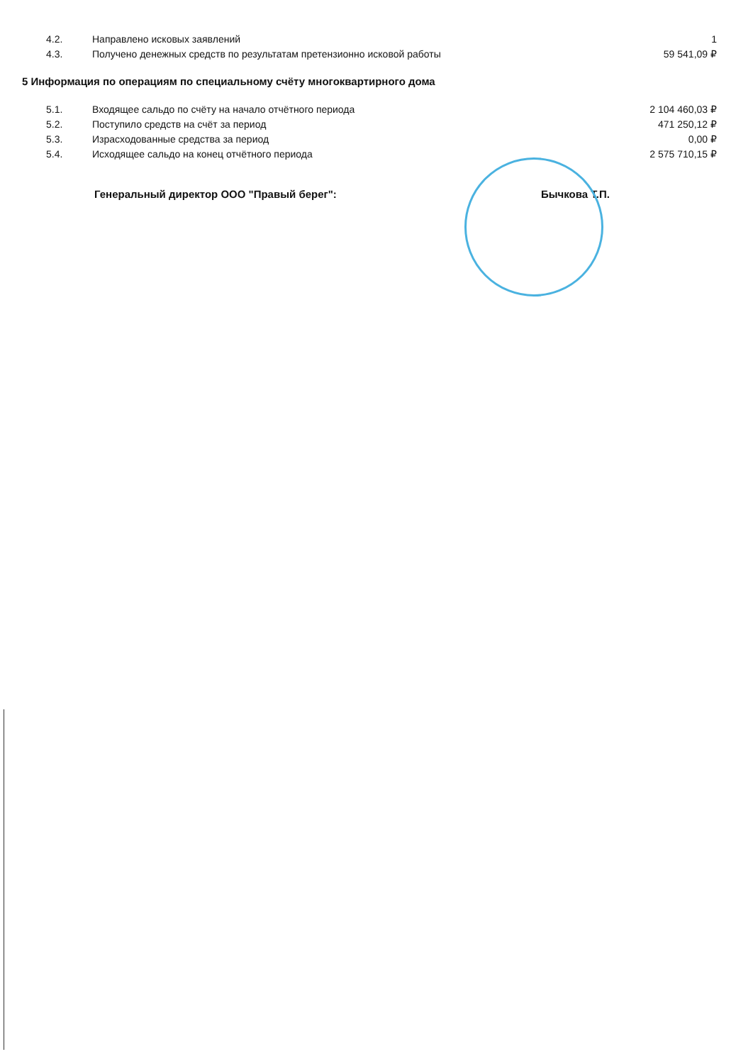| 4.2. | Направлено исковых заявлений | 1 |
| 4.3. | Получено денежных средств по результатам претензионно исковой работы | 59 541,09 ₽ |
5 Информация по операциям по специальному счёту многоквартирного дома
| 5.1. | Входящее сальдо по счёту на начало отчётного периода | 2 104 460,03 ₽ |
| 5.2. | Поступило средств на счёт за период | 471 250,12 ₽ |
| 5.3. | Израсходованные средства за период | 0,00 ₽ |
| 5.4. | Исходящее сальдо на конец отчётного периода | 2 575 710,15 ₽ |
Генеральный директор ООО "Правый берег": Бычкова Т.П.